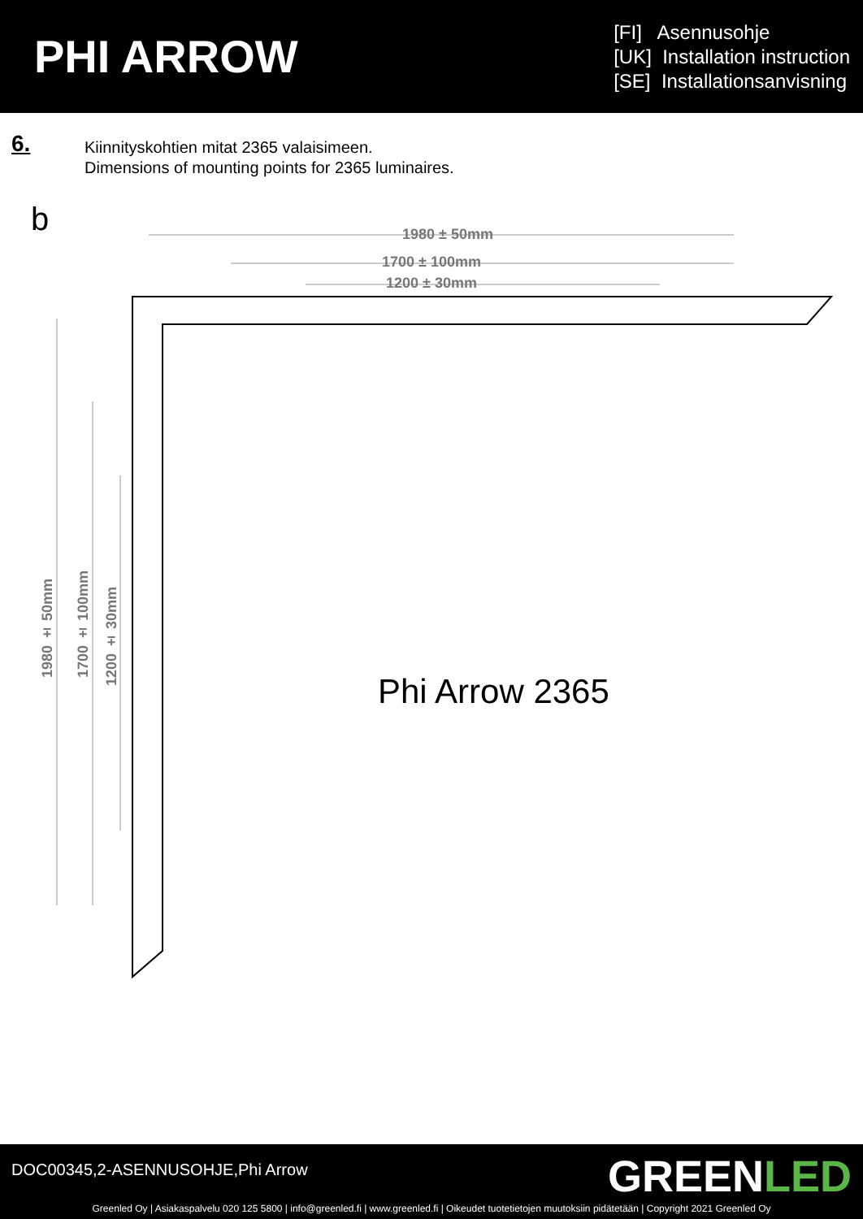PHI ARROW
[FI] Asennusohje
[UK] Installation instruction
[SE] Installationsanvisning
6.
Kiinnityskohtien mitat 2365 valaisimeen.
Dimensions of mounting points for 2365 luminaires.
b
1980 ± 50mm
1700 ± 100mm
1200 ± 30mm
1980 ± 50mm
1700 ± 100mm
1200 ± 30mm
Phi Arrow 2365
DOC00345,2-ASENNUSOHJE,Phi Arrow
GREENLED
Greenled Oy | Asiakaspalvelu 020 125 5800 | info@greenled.fi | www.greenled.fi | Oikeudet tuotetietojen muutoksiin pidätetään | Copyright 2021 Greenled Oy